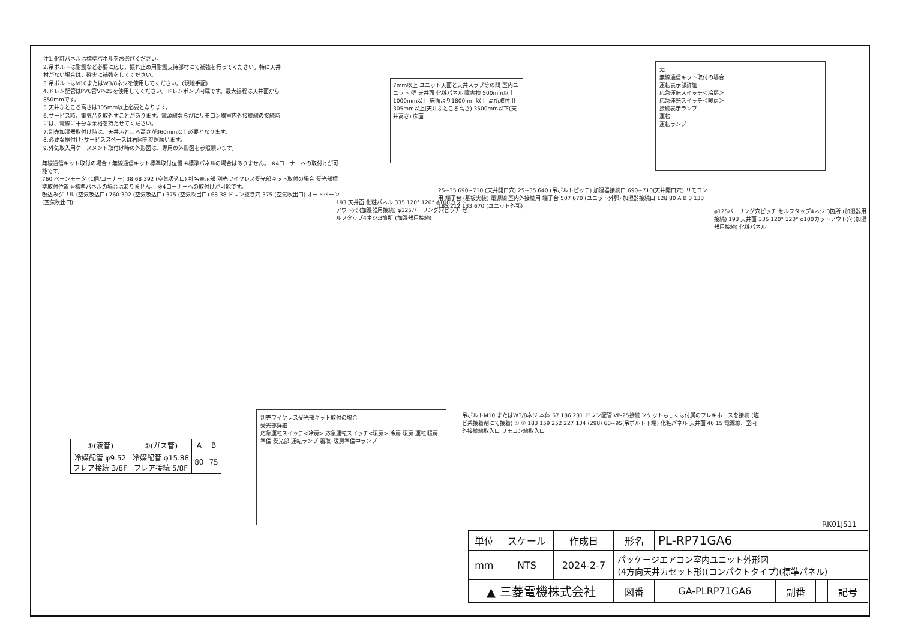注1.化粧パネルは標準パネルをお選びください。
2.吊ボルトは耐震など必要に応じ、振れ止め用耐震支持部材にて補強を行ってください。特に天井材がない場合は、確実に補強をしてください。
3.吊ボルトはM10またはW3/8ネジを使用してください。(現地手配)
4.ドレン配管はPVC管VP-25を使用してください。ドレンポンプ内蔵です。最大揚程は天井面から850mmです。
5.天井ふところ高さは305mm以上必要となります。
6.サービス時、電気品を取外すことがあります。電源線ならびにリモコン線室内外接続線の接続時には、電線に十分な余裕を持たせてください。
7.別売加湿器取付け時は、天井ふところ高さが360mm以上必要となります。
8.必要な据付け･サービススペースは右図を参照願います。
9.外気取入用ケースメント取付け時の外形図は、専用の外形図を参照願います。
7mm以上 ユニット天面と天井スラブ等の間 室内ユニット 壁 天井面 化粧パネル 障害物 500mm以上 1000mm以上 床面より1800mm以上 高所取付用 305mm以上(天井ふところ高さ) 3500mm以下(天井高さ) 床面
无
無線通信キット取付の場合
運転表示部詳細
応急運転スイッチ＜冷房＞
応急運転スイッチ＜暖房＞
接続表示ランプ
運転
運転ランプ
無線通信キット取付の場合 / 無線通信キット標準取付位置 ※標準パネルの場合はありません。 ※4コーナーへの取付けが可能です。
760 ベーンモータ (1個/コーナー) 38 68 392 (空気吸込口) 社名表示部 別売ワイヤレス受光部キット取付の場合 受光部標準取付位置 ※標準パネルの場合はありません。 ※4コーナーへの取付けが可能です。
吸込みグリル (空気吸込口) 760 392 (空気吸込口) 375 (空気吹出口) 68 38 ドレン抜き穴 375 (空気吹出口) オートベーン (空気吹出口)
193 天井面 化粧パネル 335 120° 120° φ100カットアウト穴 (加湿器用接続) φ125バーリング穴ピッチ セルフタップ4ネジ:3箇所 (加湿器用接続)
25~35 690~710 (天井開口穴) 25~35 640 (吊ボルトピッチ) 加湿器接続口 690~710(天井開口穴) リモコン用 端子台 (基板実装) 電源線 室内外接続用 端子台 507 670 (ユニット外郭) 加湿器接続口 128 80 A B 3 133 185 212 133 670 (ユニット外郭)
φ125バーリング穴ピッチ セルフタップ4ネジ:3箇所 (加湿器用接続) 193 天井面 335 120° 120° φ100カットアウト穴 (加湿器用接続) 化粧パネル
別売ワイヤレス受光部キット取付の場合
受光部詳細
応急運転スイッチ<冷房> 応急運転スイッチ<暖房> 冷房 暖房 運転 暖房準備 受光部 運転ランプ 霜取･暖房準備中ランプ
| ①(液管) | ②(ガス管) | A | B |
| --- | --- | --- | --- |
| 冷媒配管 φ9.52 フレア接続 3/8F | 冷媒配管 φ15.88 フレア接続 5/8F | 80 | 75 |
吊ボルトM10 またはW3/8ネジ 本体 67 186 281 ドレン配管 VP-25接続 ソケットもしくは付属のフレキホースを接続 (塩ビ系接着剤にて接着) ① ② 183 159 252 227 134 (298) 60~95(吊ボルト下端) 化粧パネル 天井面 46 15 電源線、室内外接続線取入口 リモコン線取入口
RK01J511
| 単位 | スケール | 作成日 | 形名 | PL-RP71GA6 | | | |
| mm | NTS | 2024-2-7 | パッケージエアコン室内ユニット外形図 (4方向天井カセット形)(コンパクトタイプ)(標準パネル) | | | | |
| ▲ 三菱電機株式会社 | | | 図番 | GA-PLRP71GA6 | 副番 | | 記号 |